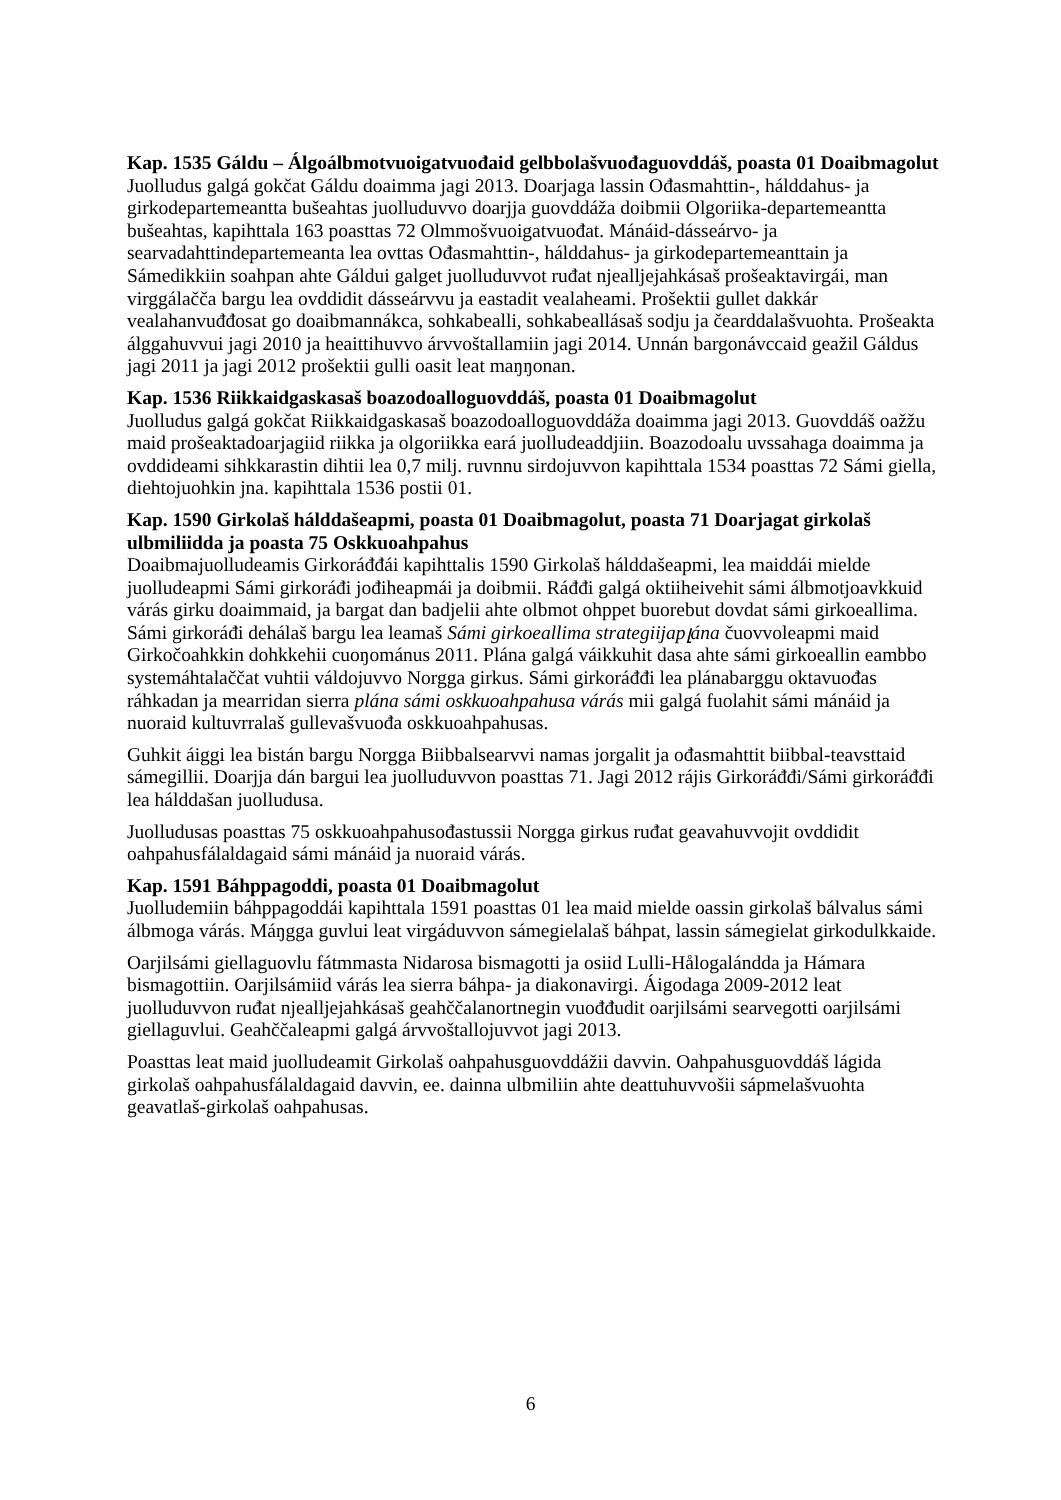Kap. 1535 Gáldu – Álgoálbmotvuoigatvuođaid gelbbolašvuođaguovddáš, poasta 01 Doaibmagolut
Juolludus galgá gokčat Gáldu doaimma jagi 2013. Doarjaga lassin Ođasmahttin-, hálddahus- ja girkodepartemeantta bušeahtas juolluduvvo doarjja guovddáža doibmii Olgoriika-departemeantta bušeahtas, kapihttala 163 poasttas 72 Olmmošvuoigatvuođat. Mánáid-dásseárvo- ja searvadahttindepartemeanta lea ovttas Ođasmahttin-, hálddahus- ja girkodepartemeanttain ja Sámedikkiin soahpan ahte Gáldui galget juolluduvvot ruđat njealljejahkásaš prošeaktavirgái, man virggálačča bargu lea ovddidit dásseárvvu ja eastadit vealaheami. Prošektii gullet dakkár vealahanvuđđosat go doaibmannákca, sohkabealli, sohkabeallásaš sodju ja čearddalašvuohta. Prošeakta álggahuvvui jagi 2010 ja heaittihuvvo árvvoštallamiin jagi 2014. Unnán bargonávccaid geažil Gáldus jagi 2011 ja jagi 2012 prošektii gulli oasit leat maŋŋonan.
Kap. 1536 Riikkaidgaskasaš boazodoalloguovddáš, poasta 01 Doaibmagolut
Juolludus galgá gokčat Riikkaidgaskasaš boazodoalloguovddáža doaimma jagi 2013. Guovddáš oažžu maid prošeaktadoarjagiid riikka ja olgoriikka eará juolludeaddjiin. Boazodoalu uvssahaga doaimma ja ovddideami sihkkarastin dihtii lea 0,7 milj. ruvnnu sirdojuvvon kapihttala 1534 poasttas 72 Sámi giella, diehtojuohkin jna. kapihttala 1536 postii 01.
Kap. 1590 Girkolaš hálddašeapmi, poasta 01 Doaibmagolut, poasta 71 Doarjagat girkolaš ulbmiliidda ja poasta 75 Oskkuoahpahus
Doaibmajuolludeamis Girkoráđđái kapihttalis 1590 Girkolaš hálddašeapmi, lea maiddái mielde juolludeapmi Sámi girkoráđi jođiheapmái ja doibmii. Ráđđi galgá oktiiheivehit sámi álbmotjoavkkuid várás girku doaimmaid, ja bargat dan badjelii ahte olbmot ohppet buorebut dovdat sámi girkoeallima. Sámi girkoráđi dehálaš bargu lea leamaš Sámi girkoeallima strategiijapլána čuovvoleapmi maid Girkočoahkkin dohkkehii cuoŋománus 2011. Plána galgá váikkuhit dasa ahte sámi girkoeallin eambbo systemáhtalaččat vuhtii váldojuvvo Norgga girkus. Sámi girkoráđđi lea plánabarggu oktavuođas ráhkadan ja mearridan sierra plána sámi oskkuoahpahusa várás mii galgá fuolahit sámi mánáid ja nuoraid kultuvrralaš gullevašvuođa oskkuoahpahusas.
Guhkit áiggi lea bistán bargu Norgga Biibbalsearvvi namas jorgalit ja ođasmahttit biibbal-teavsttaid sámegillii. Doarjja dán bargui lea juolluduvvon poasttas 71. Jagi 2012 rájis Girkoráđđi/Sámi girkoráđđi lea hálddašan juolludusa.
Juolludusas poasttas 75 oskkuoahpahusođastussii Norgga girkus ruđat geavahuvvojit ovddidit oahpahusfálaldagaid sámi mánáid ja nuoraid várás.
Kap. 1591 Báhppagoddi, poasta 01 Doaibmagolut
Juolludemiin báhppagoddái kapihttala 1591 poasttas 01 lea maid mielde oassin girkolaš bálvalus sámi álbmoga várás. Máŋgga guvlui leat virgáduvvon sámegielalaš báhpat, lassin sámegielat girkodulkkaide.
Oarjilsámi giellaguovlu fátmmasta Nidarosa bismagotti ja osiid Lulli-Hålogalándda ja Hámara bismagottiin. Oarjilsámiid várás lea sierra báhpa- ja diakonavirgi. Áigodaga 2009-2012 leat juolluduvvon ruđat njealljejahkásaš geahččalanortnegin vuođđudit oarjilsámi searvegotti oarjilsámi giellaguvlui. Geahččaleapmi galgá árvvoštallojuvvot jagi 2013.
Poasttas leat maid juolludeamit Girkolaš oahpahusguovddážii davvin. Oahpahusguovddáš lágida girkolaš oahpahusfálaldagaid davvin, ee. dainna ulbmiliin ahte deattuhuvvošii sápmelašvuohta geavatlaš-girkolaš oahpahusas.
6